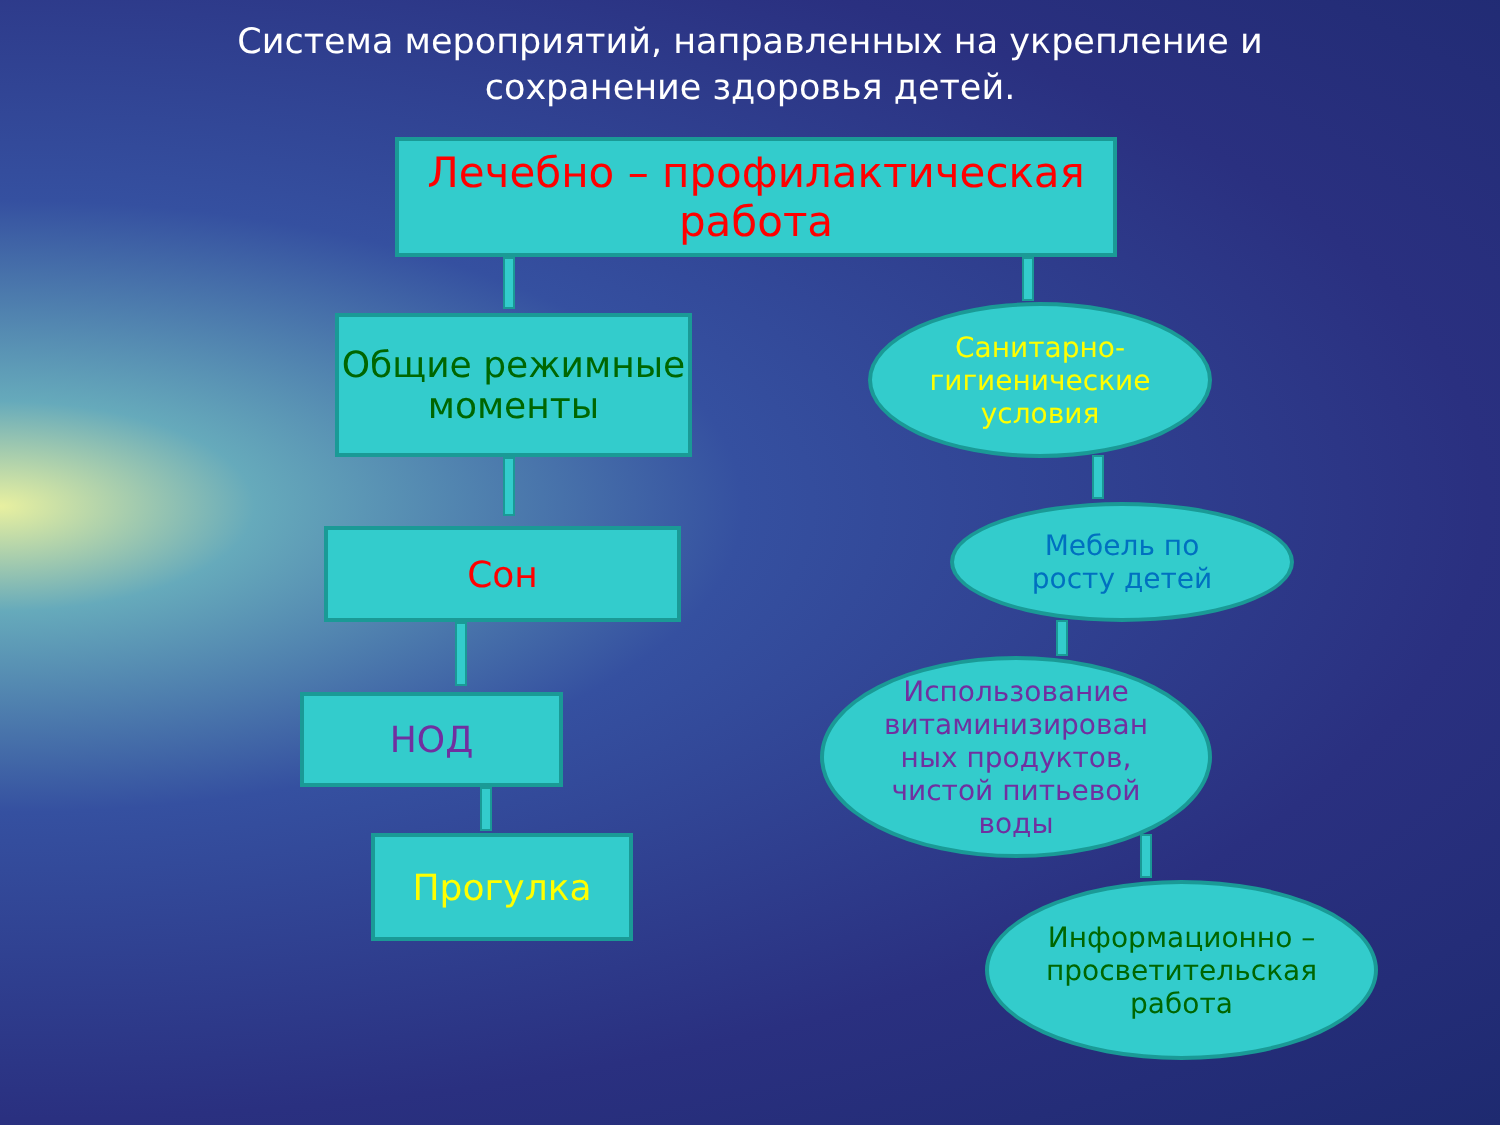Система мероприятий, направленных на укрепление и сохранение здоровья детей.
Лечебно – профилактическая работа
Общие режимные моменты
Сон
НОД
Прогулка
Санитарно-
гигиенические
условия
Мебель по
росту детей
Использование
витаминизирован
ных продуктов,
чистой питьевой
воды
Информационно –
просветительская
работа